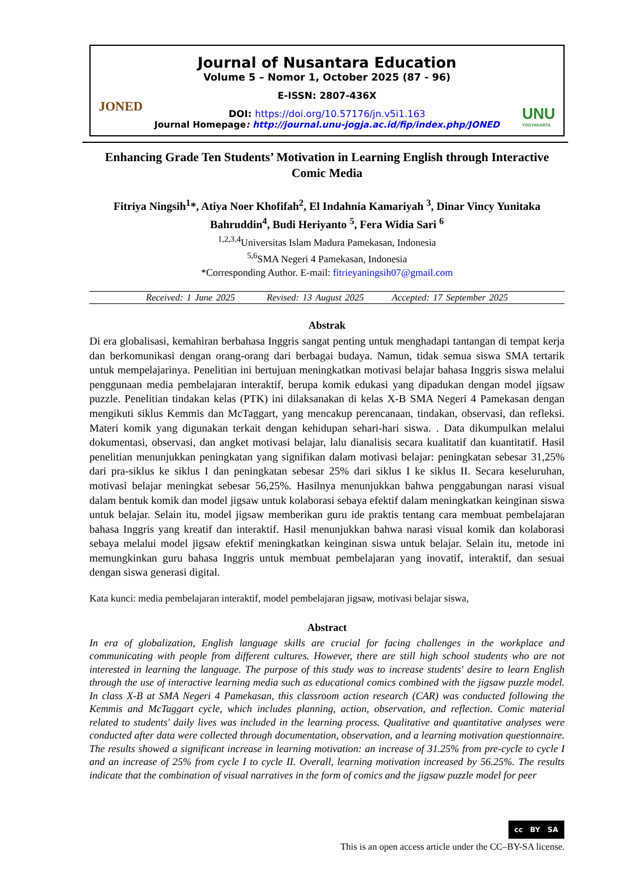JONED
UNU
YOGYAKARTA
Journal of Nusantara Education
Volume 5 – Nomor 1, October 2025 (87 - 96)
E-ISSN: 2807-436X
DOI: https://doi.org/10.57176/jn.v5i1.163
Journal Homepage: http://journal.unu-jogja.ac.id/fip/index.php/JONED
Enhancing Grade Ten Students’ Motivation in Learning English through Interactive Comic Media
Fitriya Ningsih<sup>1</sup>*, Atiya Noer Khofifah<sup>2</sup>, El Indahnia Kamariyah <sup>3</sup>, Dinar Vincy Yunitaka Bahruddin<sup>4</sup>, Budi Heriyanto <sup>5</sup>, Fera Widia Sari <sup>6</sup>
<sup>1,2,3,4</sup>Universitas Islam Madura Pamekasan, Indonesia
<sup>5,6</sup>SMA Negeri 4 Pamekasan, Indonesia
*Corresponding Author. E-mail: fitrieyaningsih07@gmail.com
Received: 1 June 2025 Revised: 13 August 2025 Accepted: 17 September 2025
Abstrak
Di era globalisasi, kemahiran berbahasa Inggris sangat penting untuk menghadapi tantangan di tempat kerja dan berkomunikasi dengan orang-orang dari berbagai budaya. Namun, tidak semua siswa SMA tertarik untuk mempelajarinya. Penelitian ini bertujuan meningkatkan motivasi belajar bahasa Inggris siswa melalui penggunaan media pembelajaran interaktif, berupa komik edukasi yang dipadukan dengan model jigsaw puzzle. Penelitian tindakan kelas (PTK) ini dilaksanakan di kelas X-B SMA Negeri 4 Pamekasan dengan mengikuti siklus Kemmis dan McTaggart, yang mencakup perencanaan, tindakan, observasi, dan refleksi. Materi komik yang digunakan terkait dengan kehidupan sehari-hari siswa. . Data dikumpulkan melalui dokumentasi, observasi, dan angket motivasi belajar, lalu dianalisis secara kualitatif dan kuantitatif. Hasil penelitian menunjukkan peningkatan yang signifikan dalam motivasi belajar: peningkatan sebesar 31,25% dari pra-siklus ke siklus I dan peningkatan sebesar 25% dari siklus I ke siklus II. Secara keseluruhan, motivasi belajar meningkat sebesar 56,25%. Hasilnya menunjukkan bahwa penggabungan narasi visual dalam bentuk komik dan model jigsaw untuk kolaborasi sebaya efektif dalam meningkatkan keinginan siswa untuk belajar. Selain itu, model jigsaw memberikan guru ide praktis tentang cara membuat pembelajaran bahasa Inggris yang kreatif dan interaktif. Hasil menunjukkan bahwa narasi visual komik dan kolaborasi sebaya melalui model jigsaw efektif meningkatkan keinginan siswa untuk belajar. Selain itu, metode ini memungkinkan guru bahasa Inggris untuk membuat pembelajaran yang inovatif, interaktif, dan sesuai dengan siswa generasi digital.
Kata kunci: media pembelajaran interaktif, model pembelajaran jigsaw, motivasi belajar siswa,
Abstract
In era of globalization, English language skills are crucial for facing challenges in the workplace and communicating with people from different cultures. However, there are still high school students who are not interested in learning the language. The purpose of this study was to increase students' desire to learn English through the use of interactive learning media such as educational comics combined with the jigsaw puzzle model. In class X-B at SMA Negeri 4 Pamekasan, this classroom action research (CAR) was conducted following the Kemmis and McTaggart cycle, which includes planning, action, observation, and reflection. Comic material related to students' daily lives was included in the learning process. Qualitative and quantitative analyses were conducted after data were collected through documentation, observation, and a learning motivation questionnaire. The results showed a significant increase in learning motivation: an increase of 31.25% from pre-cycle to cycle I and an increase of 25% from cycle I to cycle II. Overall, learning motivation increased by 56.25%. The results indicate that the combination of visual narratives in the form of comics and the jigsaw puzzle model for peer
cc BY SA
This is an open access article under the CC–BY-SA license.